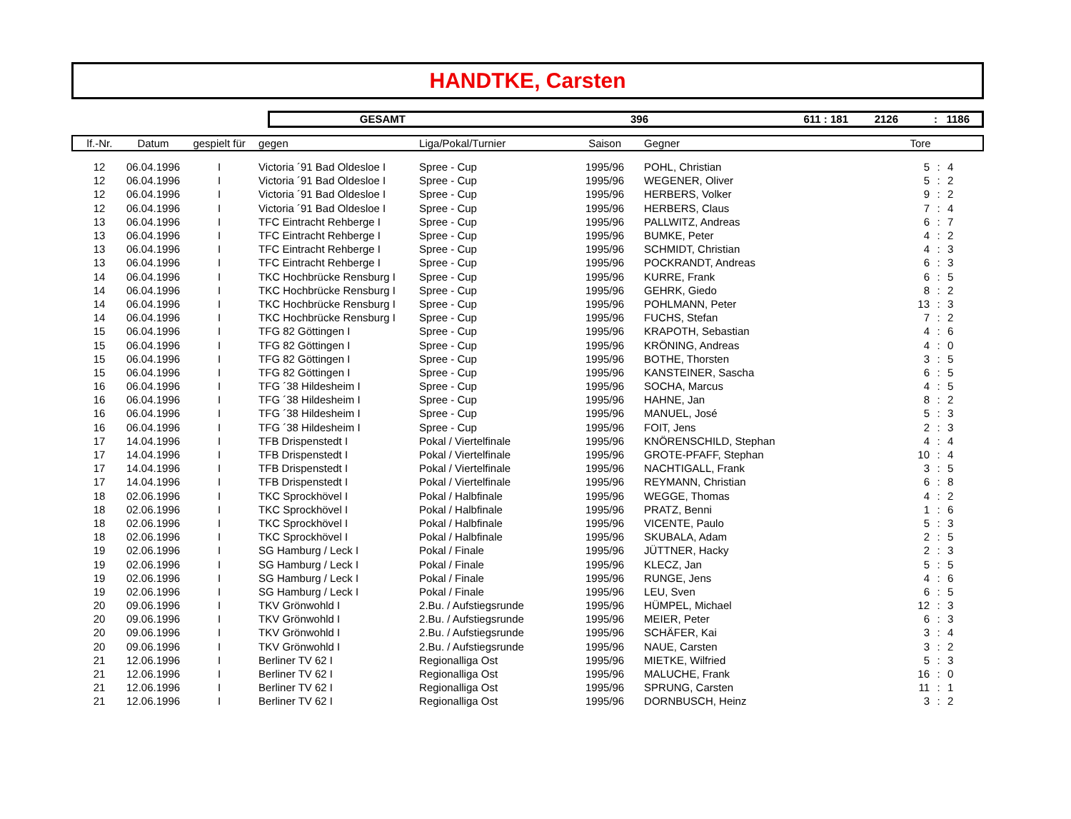HANDTKE, Carsten
GESAMT 396 611 : 181 2126: 1186
| lf.-Nr. | Datum | gespielt für | gegen | Liga/Pokal/Turnier | Saison | Gegner | Tore | | |
| --- | --- | --- | --- | --- | --- | --- | --- | --- | --- |
| 12 | 06.04.1996 | I | Victoria ´91 Bad Oldesloe I | Spree - Cup | 1995/96 | POHL, Christian | 5 | : | 4 |
| 12 | 06.04.1996 | I | Victoria ´91 Bad Oldesloe I | Spree - Cup | 1995/96 | WEGENER, Oliver | 5 | : | 2 |
| 12 | 06.04.1996 | I | Victoria ´91 Bad Oldesloe I | Spree - Cup | 1995/96 | HERBERS, Volker | 9 | : | 2 |
| 12 | 06.04.1996 | I | Victoria ´91 Bad Oldesloe I | Spree - Cup | 1995/96 | HERBERS, Claus | 7 | : | 4 |
| 13 | 06.04.1996 | I | TFC Eintracht Rehberge I | Spree - Cup | 1995/96 | PALLWITZ, Andreas | 6 | : | 7 |
| 13 | 06.04.1996 | I | TFC Eintracht Rehberge I | Spree - Cup | 1995/96 | BUMKE, Peter | 4 | : | 2 |
| 13 | 06.04.1996 | I | TFC Eintracht Rehberge I | Spree - Cup | 1995/96 | SCHMIDT, Christian | 4 | : | 3 |
| 13 | 06.04.1996 | I | TFC Eintracht Rehberge I | Spree - Cup | 1995/96 | POCKRANDT, Andreas | 6 | : | 3 |
| 14 | 06.04.1996 | I | TKC Hochbrücke Rensburg I | Spree - Cup | 1995/96 | KURRE, Frank | 6 | : | 5 |
| 14 | 06.04.1996 | I | TKC Hochbrücke Rensburg I | Spree - Cup | 1995/96 | GEHRK, Giedo | 8 | : | 2 |
| 14 | 06.04.1996 | I | TKC Hochbrücke Rensburg I | Spree - Cup | 1995/96 | POHLMANN, Peter | 13 | : | 3 |
| 14 | 06.04.1996 | I | TKC Hochbrücke Rensburg I | Spree - Cup | 1995/96 | FUCHS, Stefan | 7 | : | 2 |
| 15 | 06.04.1996 | I | TFG 82 Göttingen I | Spree - Cup | 1995/96 | KRAPOTH, Sebastian | 4 | : | 6 |
| 15 | 06.04.1996 | I | TFG 82 Göttingen I | Spree - Cup | 1995/96 | KRÖNING, Andreas | 4 | : | 0 |
| 15 | 06.04.1996 | I | TFG 82 Göttingen I | Spree - Cup | 1995/96 | BOTHE, Thorsten | 3 | : | 5 |
| 15 | 06.04.1996 | I | TFG 82 Göttingen I | Spree - Cup | 1995/96 | KANSTEINER, Sascha | 6 | : | 5 |
| 16 | 06.04.1996 | I | TFG ´38 Hildesheim I | Spree - Cup | 1995/96 | SOCHA, Marcus | 4 | : | 5 |
| 16 | 06.04.1996 | I | TFG ´38 Hildesheim I | Spree - Cup | 1995/96 | HAHNE, Jan | 8 | : | 2 |
| 16 | 06.04.1996 | I | TFG ´38 Hildesheim I | Spree - Cup | 1995/96 | MANUEL, José | 5 | : | 3 |
| 16 | 06.04.1996 | I | TFG ´38 Hildesheim I | Spree - Cup | 1995/96 | FOIT, Jens | 2 | : | 3 |
| 17 | 14.04.1996 | I | TFB Drispenstedt I | Pokal / Viertelfinale | 1995/96 | KNÖRENSCHILD, Stephan | 4 | : | 4 |
| 17 | 14.04.1996 | I | TFB Drispenstedt I | Pokal / Viertelfinale | 1995/96 | GROTE-PFAFF, Stephan | 10 | : | 4 |
| 17 | 14.04.1996 | I | TFB Drispenstedt I | Pokal / Viertelfinale | 1995/96 | NACHTIGALL, Frank | 3 | : | 5 |
| 17 | 14.04.1996 | I | TFB Drispenstedt I | Pokal / Viertelfinale | 1995/96 | REYMANN, Christian | 6 | : | 8 |
| 18 | 02.06.1996 | I | TKC Sprockhövel I | Pokal / Halbfinale | 1995/96 | WEGGE, Thomas | 4 | : | 2 |
| 18 | 02.06.1996 | I | TKC Sprockhövel I | Pokal / Halbfinale | 1995/96 | PRATZ, Benni | 1 | : | 6 |
| 18 | 02.06.1996 | I | TKC Sprockhövel I | Pokal / Halbfinale | 1995/96 | VICENTE, Paulo | 5 | : | 3 |
| 18 | 02.06.1996 | I | TKC Sprockhövel I | Pokal / Halbfinale | 1995/96 | SKUBALA, Adam | 2 | : | 5 |
| 19 | 02.06.1996 | I | SG Hamburg / Leck I | Pokal / Finale | 1995/96 | JÜTTNER, Hacky | 2 | : | 3 |
| 19 | 02.06.1996 | I | SG Hamburg / Leck I | Pokal / Finale | 1995/96 | KLECZ, Jan | 5 | : | 5 |
| 19 | 02.06.1996 | I | SG Hamburg / Leck I | Pokal / Finale | 1995/96 | RUNGE, Jens | 4 | : | 6 |
| 19 | 02.06.1996 | I | SG Hamburg / Leck I | Pokal / Finale | 1995/96 | LEU, Sven | 6 | : | 5 |
| 20 | 09.06.1996 | I | TKV Grönwohld I | 2.Bu. / Aufstiegsrunde | 1995/96 | HÜMPEL, Michael | 12 | : | 3 |
| 20 | 09.06.1996 | I | TKV Grönwohld I | 2.Bu. / Aufstiegsrunde | 1995/96 | MEIER, Peter | 6 | : | 3 |
| 20 | 09.06.1996 | I | TKV Grönwohld I | 2.Bu. / Aufstiegsrunde | 1995/96 | SCHÄFER, Kai | 3 | : | 4 |
| 20 | 09.06.1996 | I | TKV Grönwohld I | 2.Bu. / Aufstiegsrunde | 1995/96 | NAUE, Carsten | 3 | : | 2 |
| 21 | 12.06.1996 | I | Berliner TV 62 I | Regionalliga Ost | 1995/96 | MIETKE, Wilfried | 5 | : | 3 |
| 21 | 12.06.1996 | I | Berliner TV 62 I | Regionalliga Ost | 1995/96 | MALUCHE, Frank | 16 | : | 0 |
| 21 | 12.06.1996 | I | Berliner TV 62 I | Regionalliga Ost | 1995/96 | SPRUNG, Carsten | 11 | : | 1 |
| 21 | 12.06.1996 | I | Berliner TV 62 I | Regionalliga Ost | 1995/96 | DORNBUSCH, Heinz | 3 | : | 2 |